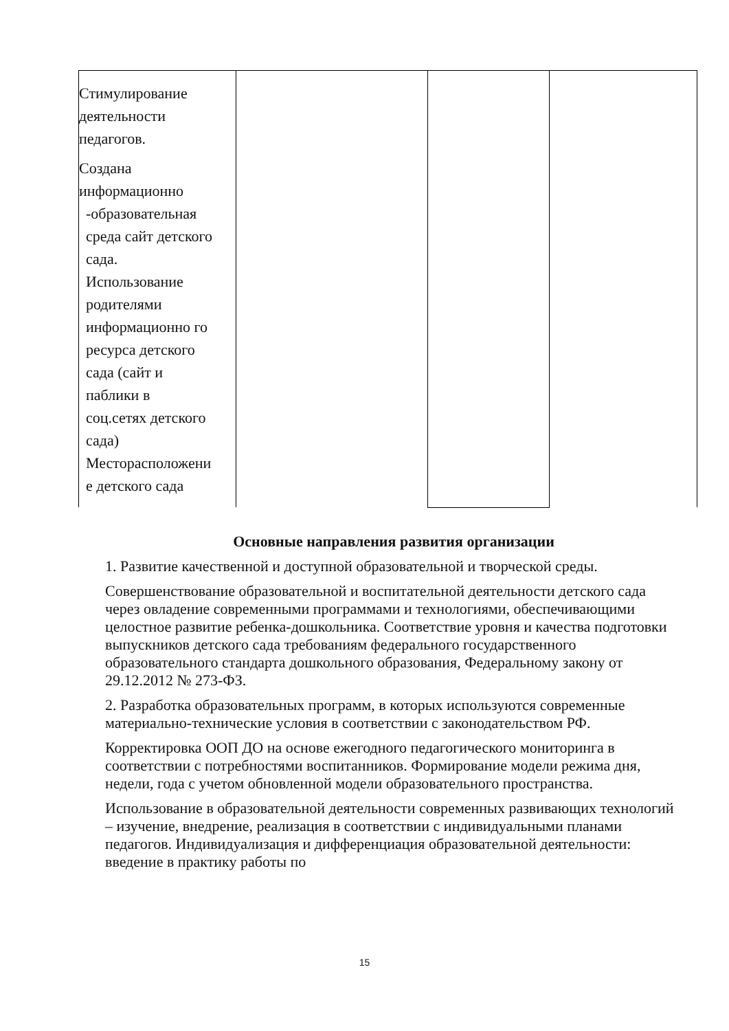| Стимулирование деятельности педагогов. Создана информационно -образовательная среда сайт детского сада. Использование родителями информационно го ресурса детского сада (сайт и паблики в соц.сетях детского сада) Месторасположени е детского сада | | | |
Основные направления развития организации
1. Развитие качественной и доступной образовательной и творческой среды.
Совершенствование образовательной и воспитательной деятельности детского сада через овладение современными программами и технологиями, обеспечивающими целостное развитие ребенка-дошкольника. Соответствие уровня и качества подготовки выпускников детского сада требованиям федерального государственного образовательного стандарта дошкольного образования, Федеральному закону от 29.12.2012 № 273-ФЗ.
2. Разработка образовательных программ, в которых используются современные материально-технические условия в соответствии с законодательством РФ.
Корректировка ООП ДО на основе ежегодного педагогического мониторинга в соответствии с потребностями воспитанников. Формирование модели режима дня, недели, года с учетом обновленной модели образовательного пространства.
Использование в образовательной деятельности современных развивающих технологий – изучение, внедрение, реализация в соответствии с индивидуальными планами педагогов. Индивидуализация и дифференциация образовательной деятельности: введение в практику работы по
15